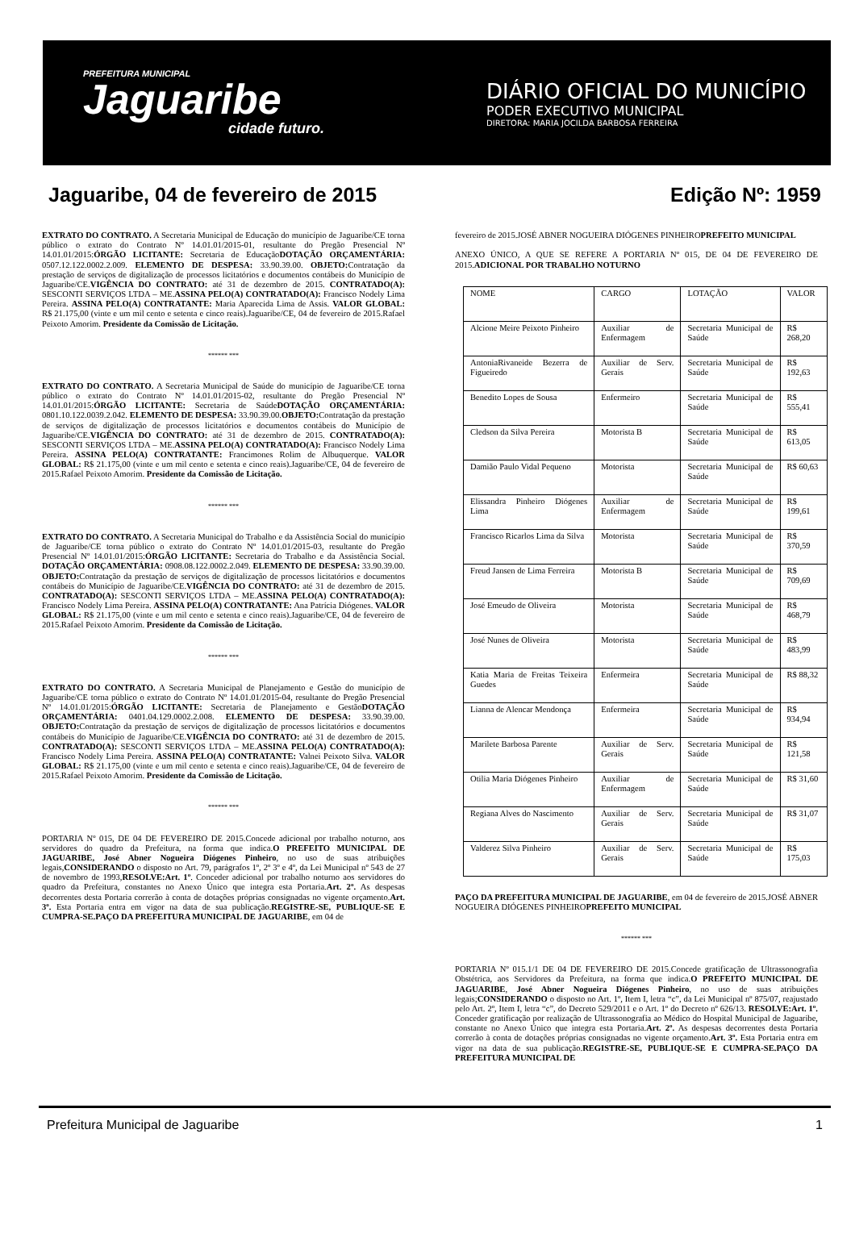PREFEITURA MUNICIPAL
Jaguaribe
cidade futuro.
DIÁRIO OFICIAL DO MUNICÍPIO
PODER EXECUTIVO MUNICIPAL
DIRETORA: MARIA JOCILDA BARBOSA FERREIRA
Jaguaribe, 04 de fevereiro de 2015 Edição Nº: 1959
EXTRATO DO CONTRATO. A Secretaria Municipal de Educação do município de Jaguaribe/CE torna público o extrato do Contrato Nº 14.01.01/2015-01, resultante do Pregão Presencial Nº 14.01.01/2015:ÓRGÃO LICITANTE: Secretaria de EducaçãoDOTAÇÃO ORÇAMENTÁRIA: 0507.12.122.0002.2.009. ELEMENTO DE DESPESA: 33.90.39.00. OBJETO: Contratação da prestação de serviços de digitalização de processos licitatórios e documentos contábeis do Município de Jaguaribe/CE.VIGÊNCIA DO CONTRATO: até 31 de dezembro de 2015. CONTRATADO(A): SESCONTI SERVIÇOS LTDA – ME.ASSINA PELO(A) CONTRATADO(A): Francisco Nodely Lima Pereira. ASSINA PELO(A) CONTRATANTE: Maria Aparecida Lima de Assis. VALOR GLOBAL: R$ 21.175,00 (vinte e um mil cento e setenta e cinco reais).Jaguaribe/CE, 04 de fevereiro de 2015.Rafael Peixoto Amorim. Presidente da Comissão de Licitação.
****** ***
EXTRATO DO CONTRATO. A Secretaria Municipal de Saúde do município de Jaguaribe/CE torna público o extrato do Contrato Nº 14.01.01/2015-02, resultante do Pregão Presencial Nº 14.01.01/2015:ÓRGÃO LICITANTE: Secretaria de SaúdeDOTAÇÃO ORÇAMENTÁRIA: 0801.10.122.0039.2.042. ELEMENTO DE DESPESA: 33.90.39.00.OBJETO: Contratação da prestação de serviços de digitalização de processos licitatórios e documentos contábeis do Município de Jaguaribe/CE.VIGÊNCIA DO CONTRATO: até 31 de dezembro de 2015. CONTRATADO(A): SESCONTI SERVIÇOS LTDA – ME.ASSINA PELO(A) CONTRATADO(A): Francisco Nodely Lima Pereira. ASSINA PELO(A) CONTRATANTE: Francimones Rolim de Albuquerque. VALOR GLOBAL: R$ 21.175,00 (vinte e um mil cento e setenta e cinco reais).Jaguaribe/CE, 04 de fevereiro de 2015.Rafael Peixoto Amorim. Presidente da Comissão de Licitação.
****** ***
EXTRATO DO CONTRATO. A Secretaria Municipal do Trabalho e da Assistência Social do município de Jaguaribe/CE torna público o extrato do Contrato Nº 14.01.01/2015-03, resultante do Pregão Presencial Nº 14.01.01/2015:ÓRGÃO LICITANTE: Secretaria do Trabalho e da Assistência Social. DOTAÇÃO ORÇAMENTÁRIA: 0908.08.122.0002.2.049. ELEMENTO DE DESPESA: 33.90.39.00. OBJETO: Contratação da prestação de serviços de digitalização de processos licitatórios e documentos contábeis do Município de Jaguaribe/CE.VIGÊNCIA DO CONTRATO: até 31 de dezembro de 2015. CONTRATADO(A): SESCONTI SERVIÇOS LTDA – ME.ASSINA PELO(A) CONTRATADO(A): Francisco Nodely Lima Pereira. ASSINA PELO(A) CONTRATANTE: Ana Patrícia Diógenes. VALOR GLOBAL: R$ 21.175,00 (vinte e um mil cento e setenta e cinco reais).Jaguaribe/CE, 04 de fevereiro de 2015.Rafael Peixoto Amorim. Presidente da Comissão de Licitação.
****** ***
EXTRATO DO CONTRATO. A Secretaria Municipal de Planejamento e Gestão do município de Jaguaribe/CE torna público o extrato do Contrato Nº 14.01.01/2015-04, resultante do Pregão Presencial Nº 14.01.01/2015:ÓRGÃO LICITANTE: Secretaria de Planejamento e GestãoDOTAÇÃO ORÇAMENTÁRIA: 0401.04.129.0002.2.008. ELEMENTO DE DESPESA: 33.90.39.00. OBJETO: Contratação da prestação de serviços de digitalização de processos licitatórios e documentos contábeis do Município de Jaguaribe/CE.VIGÊNCIA DO CONTRATO: até 31 de dezembro de 2015. CONTRATADO(A): SESCONTI SERVIÇOS LTDA – ME.ASSINA PELO(A) CONTRATADO(A): Francisco Nodely Lima Pereira. ASSINA PELO(A) CONTRATANTE: Valnei Peixoto Silva. VALOR GLOBAL: R$ 21.175,00 (vinte e um mil cento e setenta e cinco reais).Jaguaribe/CE, 04 de fevereiro de 2015.Rafael Peixoto Amorim. Presidente da Comissão de Licitação.
****** ***
PORTARIA Nº 015, DE 04 DE FEVEREIRO DE 2015.Concede adicional por trabalho noturno, aos servidores do quadro da Prefeitura, na forma que indica.O PREFEITO MUNICIPAL DE JAGUARIBE, José Abner Nogueira Diógenes Pinheiro, no uso de suas atribuições legais,CONSIDERANDO o disposto no Art. 79, parágrafos 1º, 2º 3º e 4º, da Lei Municipal nº 543 de 27 de novembro de 1993,RESOLVE:Art. 1º. Conceder adicional por trabalho noturno aos servidores do quadro da Prefeitura, constantes no Anexo Único que integra esta Portaria.Art. 2º. As despesas decorrentes desta Portaria correrão à conta de dotações próprias consignadas no vigente orçamento.Art. 3º. Esta Portaria entra em vigor na data de sua publicação.REGISTRE-SE, PUBLIQUE-SE E CUMPRA-SE.PAÇO DA PREFEITURA MUNICIPAL DE JAGUARIBE, em 04 de
fevereiro de 2015.JOSÉ ABNER NOGUEIRA DIÓGENES PINHEIROPREFEITO MUNICIPAL
ANEXO ÚNICO, A QUE SE REFERE A PORTARIA Nº 015, DE 04 DE FEVEREIRO DE 2015.ADICIONAL POR TRABALHO NOTURNO
| NOME | CARGO | LOTAÇÃO | VALOR |
| Alcione Meire Peixoto Pinheiro | Auxiliar de Enfermagem | Secretaria Municipal de Saúde | R$ 268,20 |
| AntoniaRivaneide Bezerra de Figueiredo | Auxiliar de Serv. Gerais | Secretaria Municipal de Saúde | R$ 192,63 |
| Benedito Lopes de Sousa | Enfermeiro | Secretaria Municipal de Saúde | R$ 555,41 |
| Cledson da Silva Pereira | Motorista B | Secretaria Municipal de Saúde | R$ 613,05 |
| Damião Paulo Vidal Pequeno | Motorista | Secretaria Municipal de Saúde | R$ 60,63 |
| Elissandra Pinheiro Diógenes Lima | Auxiliar de Enfermagem | Secretaria Municipal de Saúde | R$ 199,61 |
| Francisco Ricarlos Lima da Silva | Motorista | Secretaria Municipal de Saúde | R$ 370,59 |
| Freud Jansen de Lima Ferreira | Motorista B | Secretaria Municipal de Saúde | R$ 709,69 |
| José Emeudo de Oliveira | Motorista | Secretaria Municipal de Saúde | R$ 468,79 |
| José Nunes de Oliveira | Motorista | Secretaria Municipal de Saúde | R$ 483,99 |
| Katia Maria de Freitas Teixeira Guedes | Enfermeira | Secretaria Municipal de Saúde | R$ 88,32 |
| Lianna de Alencar Mendonça | Enfermeira | Secretaria Municipal de Saúde | R$ 934,94 |
| Marilete Barbosa Parente | Auxiliar de Serv. Gerais | Secretaria Municipal de Saúde | R$ 121,58 |
| Otilia Maria Diógenes Pinheiro | Auxiliar de Enfermagem | Secretaria Municipal de Saúde | R$ 31,60 |
| Regiana Alves do Nascimento | Auxiliar de Serv. Gerais | Secretaria Municipal de Saúde | R$ 31,07 |
| Valderez Silva Pinheiro | Auxiliar de Serv. Gerais | Secretaria Municipal de Saúde | R$ 175,03 |
PAÇO DA PREFEITURA MUNICIPAL DE JAGUARIBE, em 04 de fevereiro de 2015.JOSÉ ABNER NOGUEIRA DIÓGENES PINHEIROPREFEITO MUNICIPAL
****** ***
PORTARIA Nº 015.1/1 DE 04 DE FEVEREIRO DE 2015.Concede gratificação de Ultrassonografia Obstétrica, aos Servidores da Prefeitura, na forma que indica.O PREFEITO MUNICIPAL DE JAGUARIBE, José Abner Nogueira Diógenes Pinheiro, no uso de suas atribuições legais;CONSIDERANDO o disposto no Art. 1º, Item I, letra “c”, da Lei Municipal nº 875/07, reajustado pelo Art. 2º, Item I, letra “c”, do Decreto 529/2011 e o Art. 1º do Decreto nº 626/13. RESOLVE:Art. 1º. Conceder gratificação por realização de Ultrassonografia ao Médico do Hospital Municipal de Jaguaribe, constante no Anexo Único que integra esta Portaria.Art. 2º. As despesas decorrentes desta Portaria correrão à conta de dotações próprias consignadas no vigente orçamento.Art. 3º. Esta Portaria entra em vigor na data de sua publicação.REGISTRE-SE, PUBLIQUE-SE E CUMPRA-SE.PAÇO DA PREFEITURA MUNICIPAL DE
Prefeitura Municipal de Jaguaribe 1